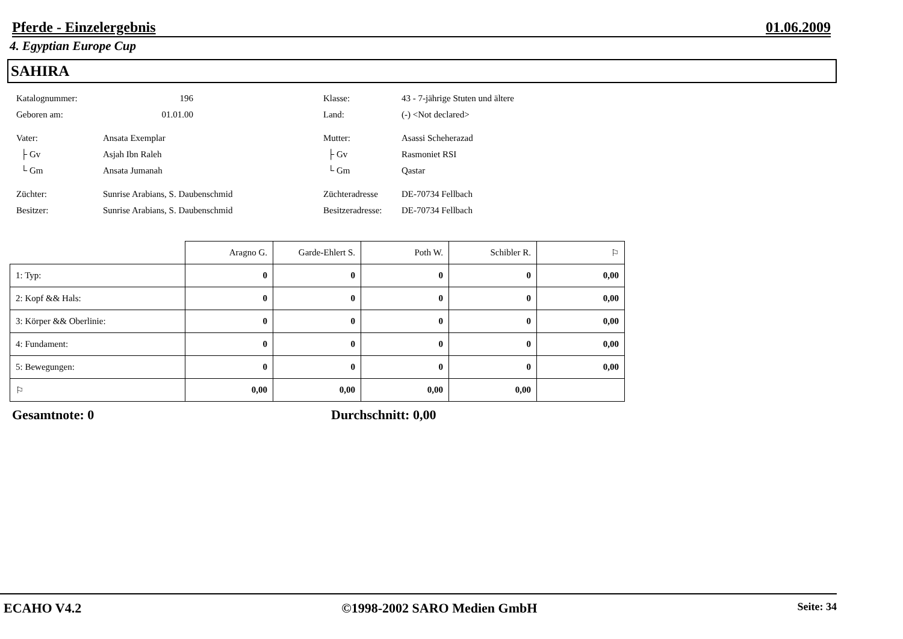Pferde - Einzelergebnis 01.06.2009
4. Egyptian Europe Cup
SAHIRA
Katalognummer: 196
Geboren am: 01.01.00
Vater: Ansata Exemplar
├ Gv Asjah Ibn Raleh
└ Gm Ansata Jumanah
Züchter: Sunrise Arabians, S. Daubenschmid
Besitzer: Sunrise Arabians, S. Daubenschmid
Klasse: 43 - 7-jährige Stuten und ältere
Land: (-) <Not declared>
Mutter: Asassi Scheherazad
├ Gv Rasmoniet RSI
└ Gm Qastar
Züchteradresse DE-70734 Fellbach
Besitzeradresse: DE-70734 Fellbach
| | Aragno G. | Garde-Ehlert S. | Poth W. | Schibler R. | ⚐ |
| --- | --- | --- | --- | --- | --- |
| 1: Typ: | 0 | 0 | 0 | 0 | 0,00 |
| 2: Kopf && Hals: | 0 | 0 | 0 | 0 | 0,00 |
| 3: Körper && Oberlinie: | 0 | 0 | 0 | 0 | 0,00 |
| 4: Fundament: | 0 | 0 | 0 | 0 | 0,00 |
| 5: Bewegungen: | 0 | 0 | 0 | 0 | 0,00 |
| ⚐ | 0,00 | 0,00 | 0,00 | 0,00 | |
Gesamtnote: 0 Durchschnitt: 0,00
ECAHO V4.2 ©1998-2002 SARO Medien GmbH Seite: 34